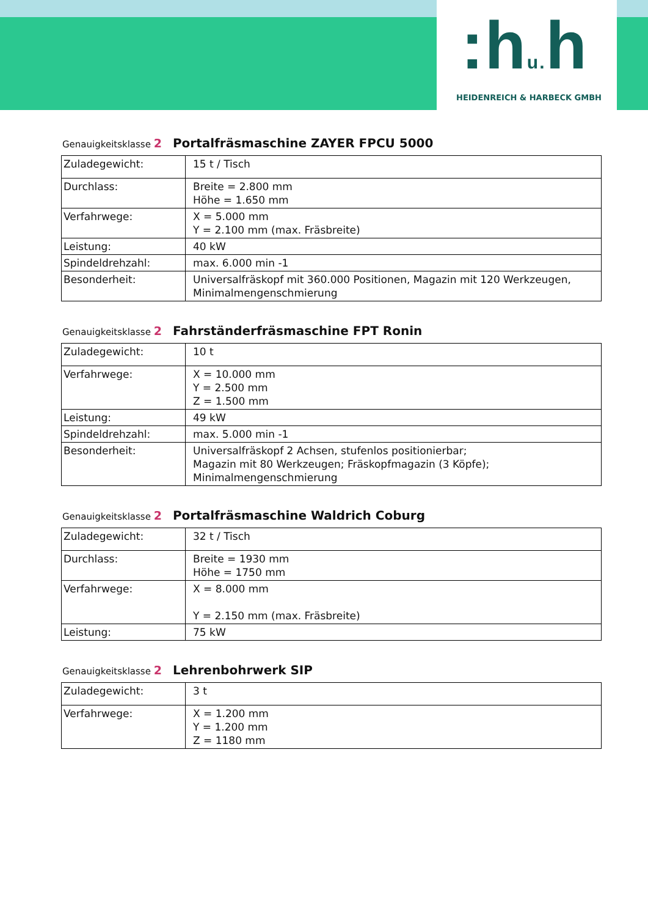:hu. h
HEIDENREICH & HARBECK GMBH
Genauigkeitsklasse 2 Portalfräsmaschine ZAYER FPCU 5000
| Zuladegewicht: | 15 t / Tisch |
| Durchlass: | Breite = 2.800 mm Höhe = 1.650 mm |
| Verfahrwege: | X = 5.000 mm Y = 2.100 mm (max. Fräsbreite) |
| Leistung: | 40 kW |
| Spindeldrehzahl: | max. 6.000 min -1 |
| Besonderheit: | Universalfräskopf mit 360.000 Positionen, Magazin mit 120 Werkzeugen, Minimalmengenschmierung |
Genauigkeitsklasse 2 Fahrständerfräsmaschine FPT Ronin
| Zuladegewicht: | 10 t |
| Verfahrwege: | X = 10.000 mm Y = 2.500 mm Z = 1.500 mm |
| Leistung: | 49 kW |
| Spindeldrehzahl: | max. 5.000 min -1 |
| Besonderheit: | Universalfräskopf 2 Achsen, stufenlos positionierbar; Magazin mit 80 Werkzeugen; Fräskopfmagazin (3 Köpfe); Minimalmengenschmierung |
Genauigkeitsklasse 2 Portalfräsmaschine Waldrich Coburg
| Zuladegewicht: | 32 t / Tisch |
| Durchlass: | Breite = 1930 mm Höhe = 1750 mm |
| Verfahrwege: | X = 8.000 mm Y = 2.150 mm (max. Fräsbreite) |
| Leistung: | 75 kW |
Genauigkeitsklasse 2 Lehrenbohrwerk SIP
| Zuladegewicht: | 3 t |
| Verfahrwege: | X = 1.200 mm Y = 1.200 mm Z = 1180 mm |